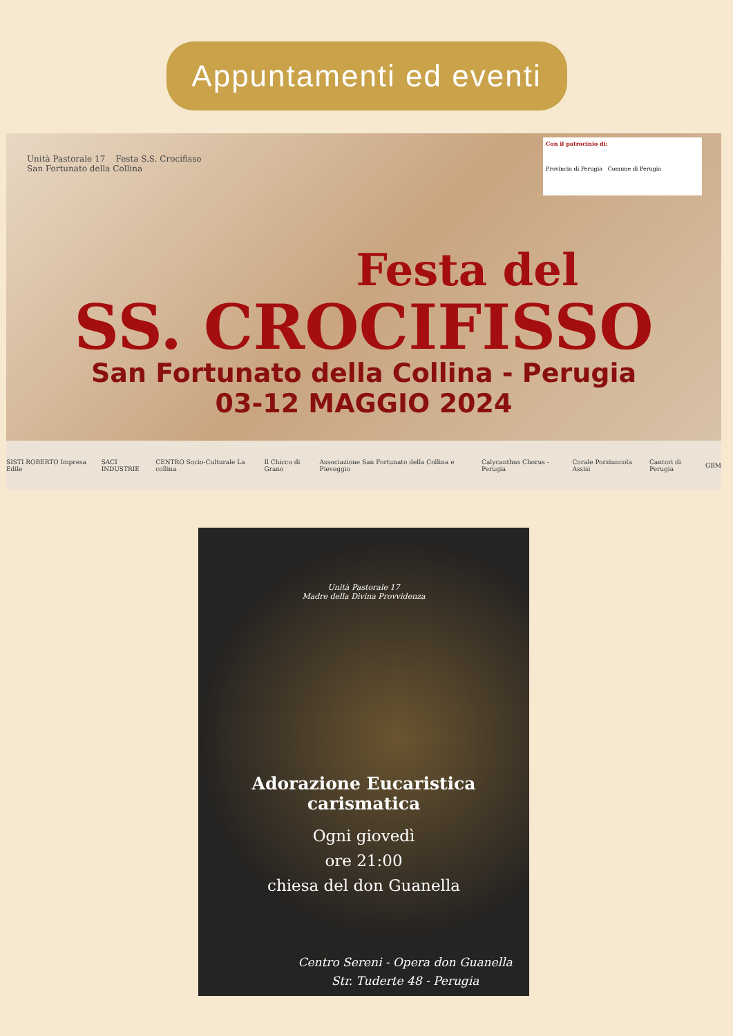Appuntamenti ed eventi
Unità Pastorale 17 Festa S.S. Crocifisso
San Fortunato della Collina
Con il patrocinio di:
Provincia di Perugia Comune di Perugia
Festa del
SS. CROCIFISSO
San Fortunato della Collina - Perugia
03-12 MAGGIO 2024
SISTI ROBERTO Impresa Edile SACI INDUSTRIE CENTRO Socio-Culturale La collina Il Chicco di Grano Associazione San Fortunato della Collina e Pieveggio Calycanthus Chorus - Perugia Corale Porziuncola Assisi Cantori di Perugia GBM
Unità Pastorale 17
Madre della Divina Provvidenza
Adorazione Eucaristica
carismatica
Ogni giovedì
ore 21:00
chiesa del don Guanella
Centro Sereni - Opera don Guanella
Str. Tuderte 48 - Perugia